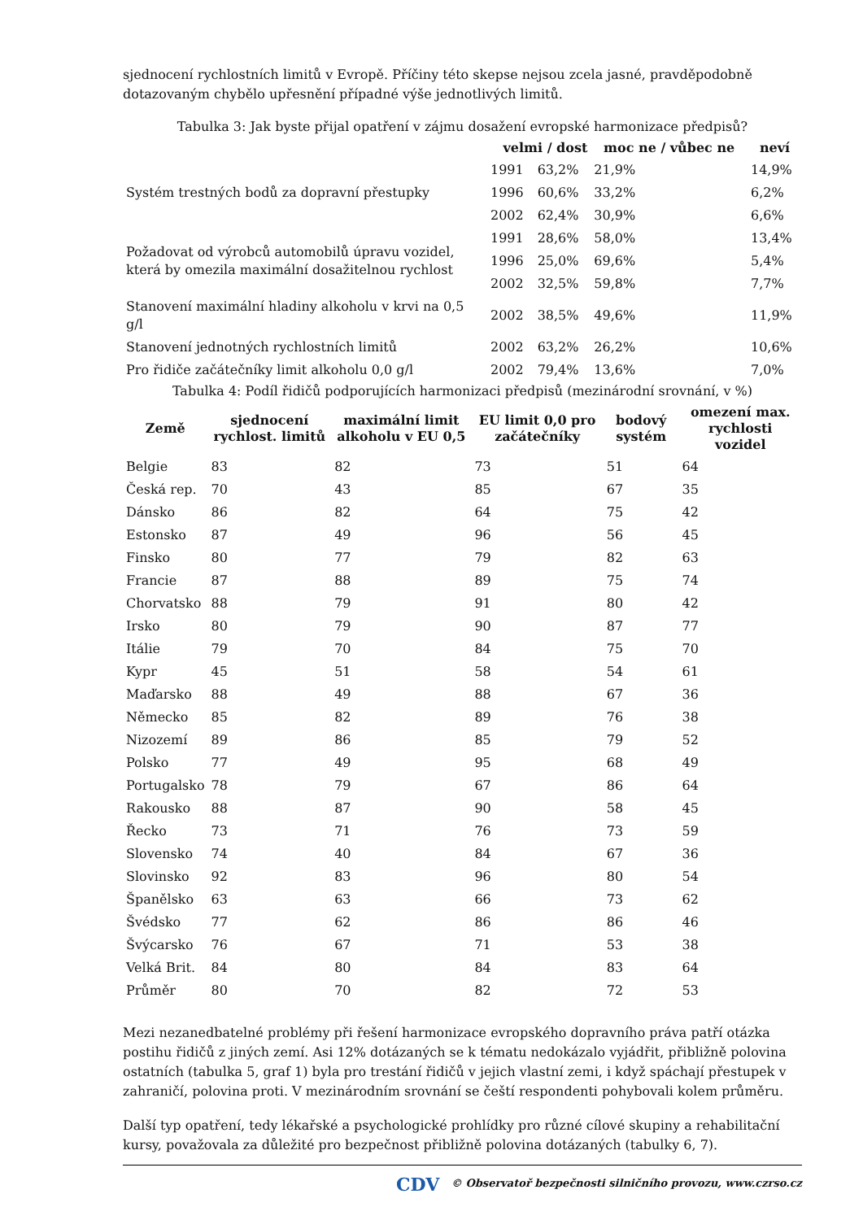sjednocení rychlostních limitů v Evropě. Příčiny této skepse nejsou zcela jasné, pravděpodobně dotazovaným chybělo upřesnění případné výše jednotlivých limitů.
Tabulka 3: Jak byste přijal opatření v zájmu dosažení evropské harmonizace předpisů?
| | velmi / dost | | moc ne / vůbec ne | neví |
| --- | --- | --- | --- | --- |
| Systém trestných bodů za dopravní přestupky | 1991 | 63,2% | 21,9% | 14,9% |
| | 1996 | 60,6% | 33,2% | 6,2% |
| | 2002 | 62,4% | 30,9% | 6,6% |
| Požadovat od výrobců automobilů úpravu vozidel, která by omezila maximální dosažitelnou rychlost | 1991 | 28,6% | 58,0% | 13,4% |
| | 1996 | 25,0% | 69,6% | 5,4% |
| | 2002 | 32,5% | 59,8% | 7,7% |
| Stanovení maximální hladiny alkoholu v krvi na 0,5 g/l | 2002 | 38,5% | 49,6% | 11,9% |
| Stanovení jednotných rychlostních limitů | 2002 | 63,2% | 26,2% | 10,6% |
| Pro řidiče začátečníky limit alkoholu 0,0 g/l | 2002 | 79,4% | 13,6% | 7,0% |
Tabulka 4: Podíl řidičů podporujících harmonizaci předpisů (mezinárodní srovnání, v %)
| Země | sjednocení rychlost. limitů | maximální limit alkoholu v EU 0,5 | EU limit 0,0 pro začátečníky | bodový systém | omezení max. rychlosti vozidel |
| --- | --- | --- | --- | --- | --- |
| Belgie | 83 | 82 | 73 | 51 | 64 |
| Česká rep. | 70 | 43 | 85 | 67 | 35 |
| Dánsko | 86 | 82 | 64 | 75 | 42 |
| Estonsko | 87 | 49 | 96 | 56 | 45 |
| Finsko | 80 | 77 | 79 | 82 | 63 |
| Francie | 87 | 88 | 89 | 75 | 74 |
| Chorvatsko | 88 | 79 | 91 | 80 | 42 |
| Irsko | 80 | 79 | 90 | 87 | 77 |
| Itálie | 79 | 70 | 84 | 75 | 70 |
| Kypr | 45 | 51 | 58 | 54 | 61 |
| Maďarsko | 88 | 49 | 88 | 67 | 36 |
| Německo | 85 | 82 | 89 | 76 | 38 |
| Nizozemí | 89 | 86 | 85 | 79 | 52 |
| Polsko | 77 | 49 | 95 | 68 | 49 |
| Portugalsko | 78 | 79 | 67 | 86 | 64 |
| Rakousko | 88 | 87 | 90 | 58 | 45 |
| Řecko | 73 | 71 | 76 | 73 | 59 |
| Slovensko | 74 | 40 | 84 | 67 | 36 |
| Slovinsko | 92 | 83 | 96 | 80 | 54 |
| Španělsko | 63 | 63 | 66 | 73 | 62 |
| Švédsko | 77 | 62 | 86 | 86 | 46 |
| Švýcarsko | 76 | 67 | 71 | 53 | 38 |
| Velká Brit. | 84 | 80 | 84 | 83 | 64 |
| Průměr | 80 | 70 | 82 | 72 | 53 |
Mezi nezanedbatelné problémy při řešení harmonizace evropského dopravního práva patří otázka postihu řidičů z jiných zemí. Asi 12% dotázaných se k tématu nedokázalo vyjádřit, přibližně polovina ostatních (tabulka 5, graf 1) byla pro trestání řidičů v jejich vlastní zemi, i když spáchají přestupek v zahraničí, polovina proti. V mezinárodním srovnání se čeští respondenti pohybovali kolem průměru.
Další typ opatření, tedy lékařské a psychologické prohlídky pro různé cílové skupiny a rehabilitační kursy, považovala za důležité pro bezpečnost přibližně polovina dotázaných (tabulky 6, 7).
CDV © Observatoř bezpečnosti silničního provozu, www.czrso.cz